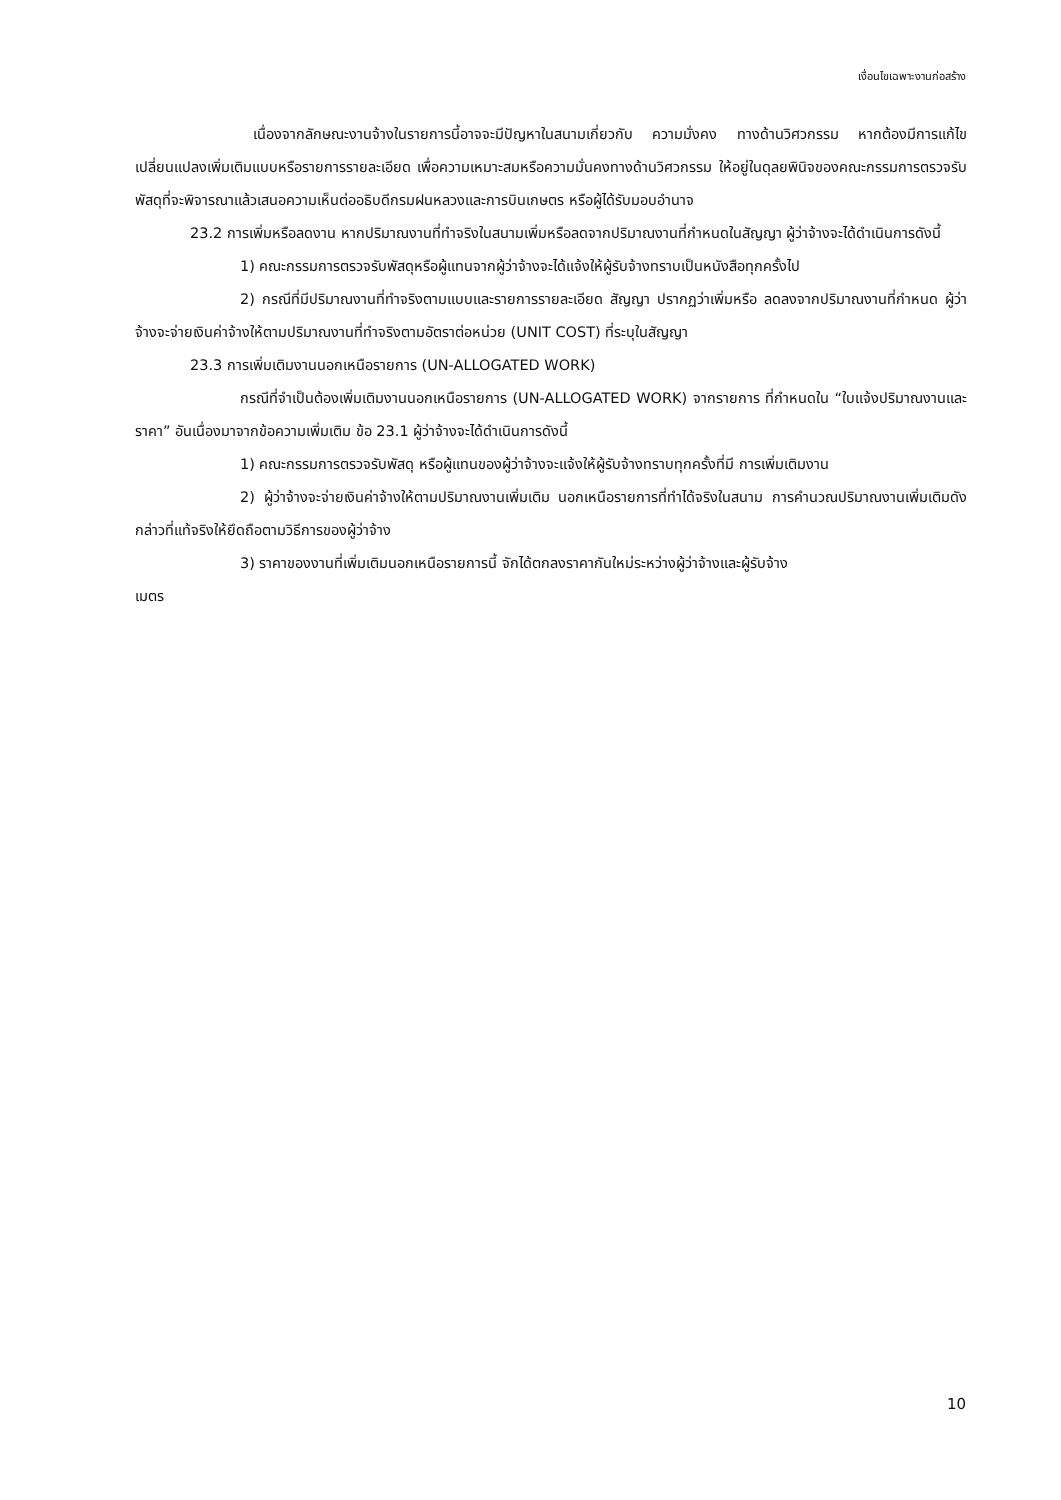เงื่อนไขเฉพาะงานก่อสร้าง
เนื่องจากลักษณะงานจ้างในรายการนี้อาจจะมีปัญหาในสนามเกี่ยวกับ ความมั่งคง ทางด้านวิศวกรรม หากต้องมีการแก้ไขเปลี่ยนแปลงเพิ่มเติมแบบหรือรายการรายละเอียด เพื่อความเหมาะสมหรือความมั่นคงทางด้านวิศวกรรม ให้อยู่ในดุลยพินิจของคณะกรรมการตรวจรับพัสดุที่จะพิจารณาแล้วเสนอความเห็นต่ออธิบดีกรมฝนหลวงและการบินเกษตร หรือผู้ได้รับมอบอำนาจ
23.2 การเพิ่มหรือลดงาน หากปริมาณงานที่ทำจริงในสนามเพิ่มหรือลดจากปริมาณงานที่กำหนดในสัญญา ผู้ว่าจ้างจะได้ดำเนินการดังนี้
1) คณะกรรมการตรวจรับพัสดุหรือผู้แทนจากผู้ว่าจ้างจะได้แจ้งให้ผู้รับจ้างทราบเป็นหนังสือทุกครั้งไป
2) กรณีที่มีปริมาณงานที่ทำจริงตามแบบและรายการรายละเอียด สัญญา ปรากฏว่าเพิ่มหรือ ลดลงจากปริมาณงานที่กำหนด ผู้ว่าจ้างจะจ่ายเงินค่าจ้างให้ตามปริมาณงานที่ทำจริงตามอัตราต่อหน่วย (UNIT COST) ที่ระบุในสัญญา
23.3 การเพิ่มเติมงานนอกเหนือรายการ (UN-ALLOGATED WORK)
กรณีที่จำเป็นต้องเพิ่มเติมงานนอกเหนือรายการ (UN-ALLOGATED WORK) จากรายการ ที่กำหนดใน “ใบแจ้งปริมาณงานและราคา” อันเนื่องมาจากข้อความเพิ่มเติม ข้อ 23.1 ผู้ว่าจ้างจะได้ดำเนินการดังนี้
1) คณะกรรมการตรวจรับพัสดุ หรือผู้แทนของผู้ว่าจ้างจะแจ้งให้ผู้รับจ้างทราบทุกครั้งที่มี การเพิ่มเติมงาน
2) ผู้ว่าจ้างจะจ่ายเงินค่าจ้างให้ตามปริมาณงานเพิ่มเติม นอกเหนือรายการที่ทำได้จริงในสนาม การคำนวณปริมาณงานเพิ่มเติมดังกล่าวที่แท้จริงให้ยึดถือตามวิธีการของผู้ว่าจ้าง
3) ราคาของงานที่เพิ่มเติมนอกเหนือรายการนี้ จักได้ตกลงราคากันใหม่ระหว่างผู้ว่าจ้างและผู้รับจ้าง
เมตร
10